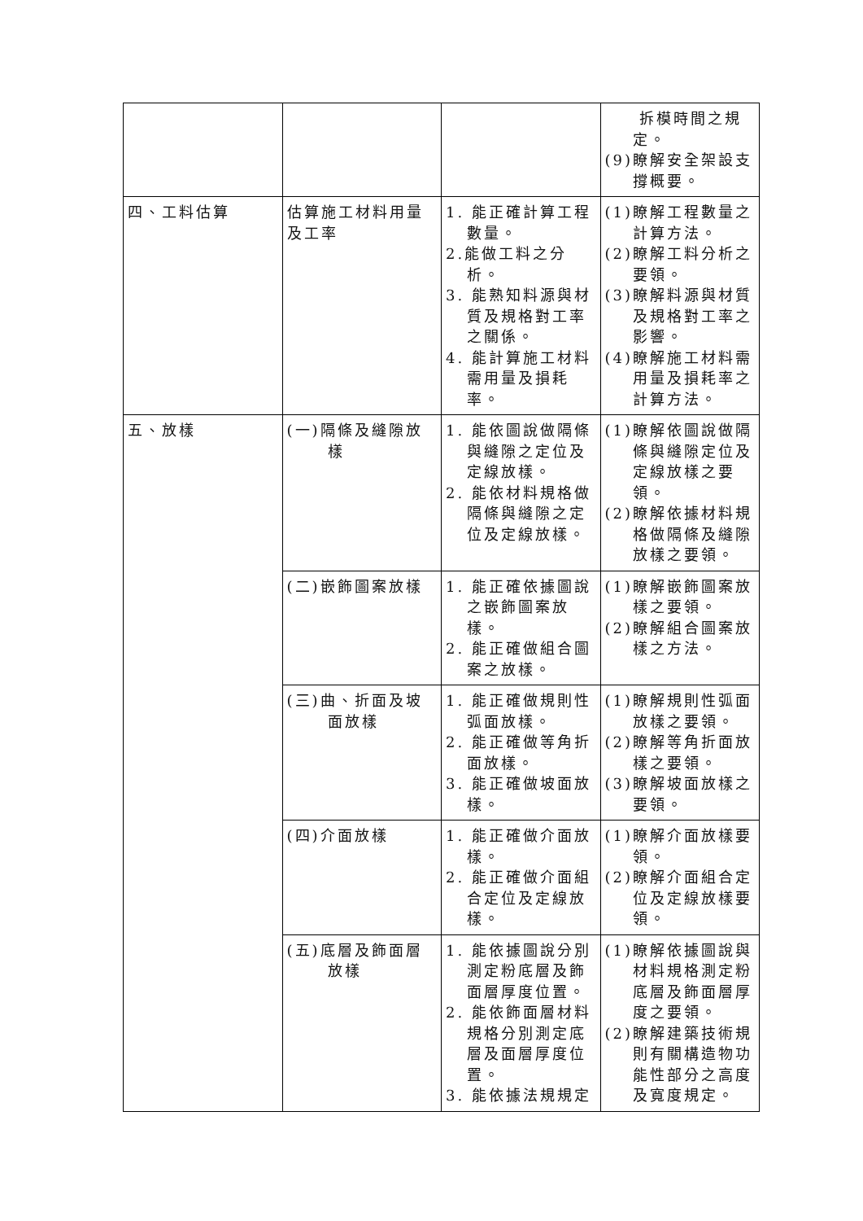| | | | 拆模時間之規定。 (9)瞭解安全架設支撐概要。 |
| 四、工料估算 | 估算施工材料用量及工率 | 1. 能正確計算工程數量。 2.能做工料之分析。 3. 能熟知料源與材質及規格對工率之關係。 4. 能計算施工材料需用量及損耗率。 | (1)瞭解工程數量之計算方法。 (2)瞭解工料分析之要領。 (3)瞭解料源與材質及規格對工率之影響。 (4)瞭解施工材料需用量及損耗率之計算方法。 |
| 五、放樣 | (一)隔條及縫隙放樣 | 1. 能依圖說做隔條與縫隙之定位及定線放樣。 2. 能依材料規格做隔條與縫隙之定位及定線放樣。 | (1)瞭解依圖說做隔條與縫隙定位及定線放樣之要領。 (2)瞭解依據材料規格做隔條及縫隙放樣之要領。 |
| | (二)嵌飾圖案放樣 | 1. 能正確依據圖說之嵌飾圖案放樣。 2. 能正確做組合圖案之放樣。 | (1)瞭解嵌飾圖案放樣之要領。 (2)瞭解組合圖案放樣之方法。 |
| | (三)曲、折面及坡面放樣 | 1. 能正確做規則性弧面放樣。 2. 能正確做等角折面放樣。 3. 能正確做坡面放樣。 | (1)瞭解規則性弧面放樣之要領。 (2)瞭解等角折面放樣之要領。 (3)瞭解坡面放樣之要領。 |
| | (四)介面放樣 | 1. 能正確做介面放樣。 2. 能正確做介面組合定位及定線放樣。 | (1)瞭解介面放樣要領。 (2)瞭解介面組合定位及定線放樣要領。 |
| | (五)底層及飾面層放樣 | 1. 能依據圖說分別測定粉底層及飾面層厚度位置。 2. 能依飾面層材料規格分別測定底層及面層厚度位置。 3. 能依據法規規定 | (1)瞭解依據圖說與材料規格測定粉底層及飾面層厚度之要領。 (2)瞭解建築技術規則有關構造物功能性部分之高度及寬度規定。 |